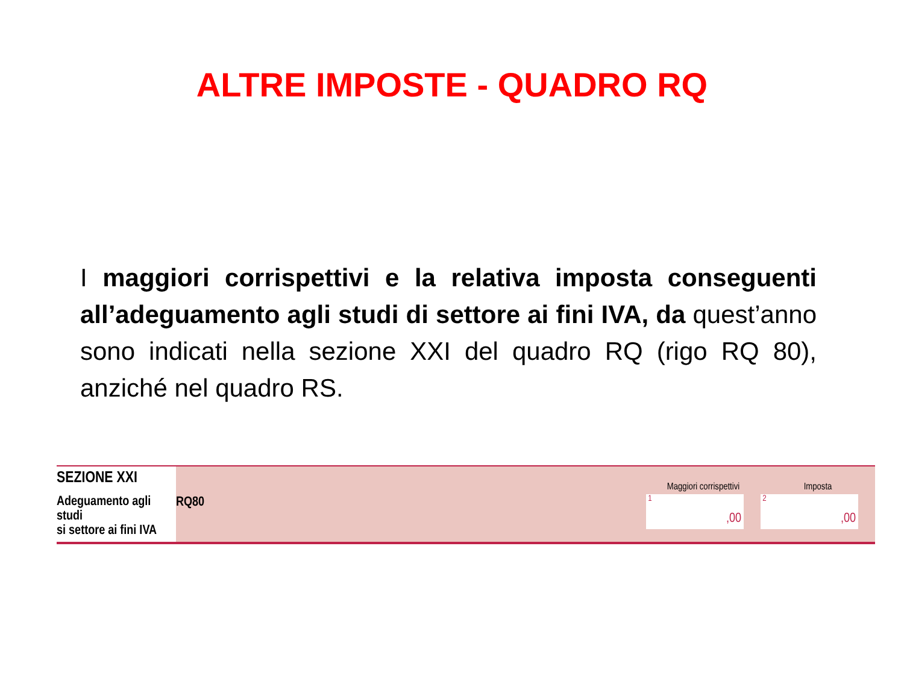ALTRE IMPOSTE - QUADRO RQ
I maggiori corrispettivi e la relativa imposta conseguenti all’adeguamento agli studi di settore ai fini IVA, da quest’anno sono indicati nella sezione XXI del quadro RQ (rigo RQ 80), anziché nel quadro RS.
| SEZIONE XXI Adeguamento agli studi si settore ai fini IVA | RQ80 | Maggiori corrispettivi 1 ,00 | Imposta 2 ,00 |